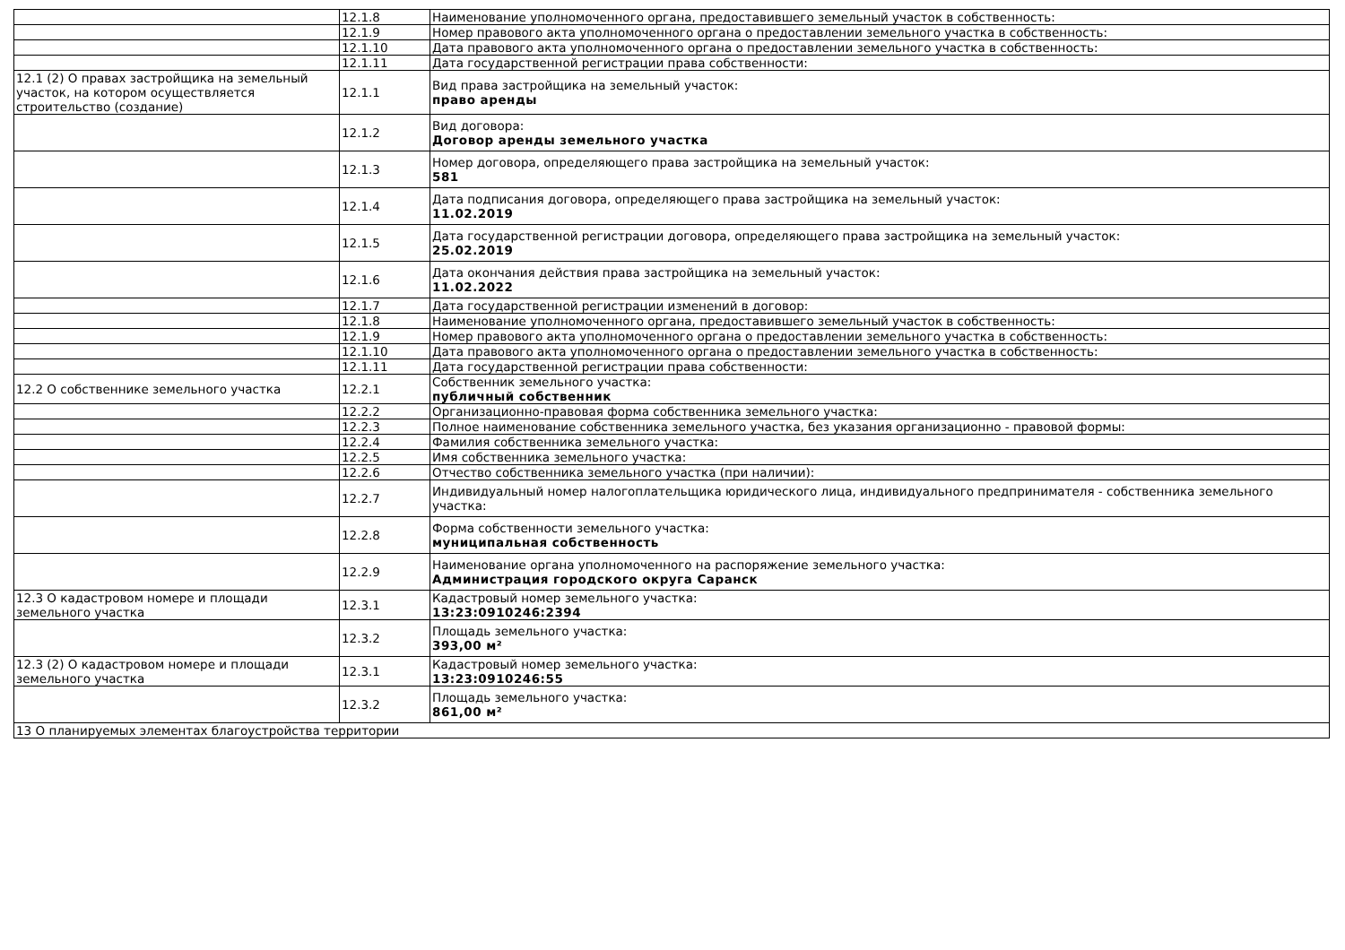| | 12.1.8 | Наименование уполномоченного органа, предоставившего земельный участок в собственность: |
| | 12.1.9 | Номер правового акта уполномоченного органа о предоставлении земельного участка в собственность: |
| | 12.1.10 | Дата правового акта уполномоченного органа о предоставлении земельного участка в собственность: |
| | 12.1.11 | Дата государственной регистрации права собственности: |
| 12.1 (2) О правах застройщика на земельный участок, на котором осуществляется строительство (создание) | 12.1.1 | Вид права застройщика на земельный участок: право аренды |
| | 12.1.2 | Вид договора: Договор аренды земельного участка |
| | 12.1.3 | Номер договора, определяющего права застройщика на земельный участок: 581 |
| | 12.1.4 | Дата подписания договора, определяющего права застройщика на земельный участок: 11.02.2019 |
| | 12.1.5 | Дата государственной регистрации договора, определяющего права застройщика на земельный участок: 25.02.2019 |
| | 12.1.6 | Дата окончания действия права застройщика на земельный участок: 11.02.2022 |
| | 12.1.7 | Дата государственной регистрации изменений в договор: |
| | 12.1.8 | Наименование уполномоченного органа, предоставившего земельный участок в собственность: |
| | 12.1.9 | Номер правового акта уполномоченного органа о предоставлении земельного участка в собственность: |
| | 12.1.10 | Дата правового акта уполномоченного органа о предоставлении земельного участка в собственность: |
| | 12.1.11 | Дата государственной регистрации права собственности: |
| 12.2 О собственнике земельного участка | 12.2.1 | Собственник земельного участка: публичный собственник |
| | 12.2.2 | Организационно-правовая форма собственника земельного участка: |
| | 12.2.3 | Полное наименование собственника земельного участка, без указания организационно - правовой формы: |
| | 12.2.4 | Фамилия собственника земельного участка: |
| | 12.2.5 | Имя собственника земельного участка: |
| | 12.2.6 | Отчество собственника земельного участка (при наличии): |
| | 12.2.7 | Индивидуальный номер налогоплательщика юридического лица, индивидуального предпринимателя - собственника земельного участка: |
| | 12.2.8 | Форма собственности земельного участка: муниципальная собственность |
| | 12.2.9 | Наименование органа уполномоченного на распоряжение земельного участка: Администрация городского округа Саранск |
| 12.3 О кадастровом номере и площади земельного участка | 12.3.1 | Кадастровый номер земельного участка: 13:23:0910246:2394 |
| | 12.3.2 | Площадь земельного участка: 393,00 м² |
| 12.3 (2) О кадастровом номере и площади земельного участка | 12.3.1 | Кадастровый номер земельного участка: 13:23:0910246:55 |
| | 12.3.2 | Площадь земельного участка: 861,00 м² |
| 13 О планируемых элементах благоустройства территории | | |